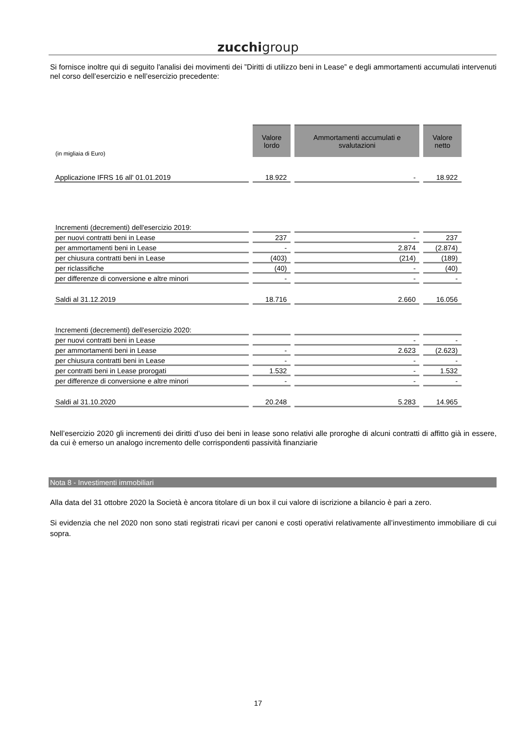zucchigroup
Si fornisce inoltre qui di seguito l'analisi dei movimenti dei ”Diritti di utilizzo beni in Lease” e degli ammortamenti accumulati intervenuti nel corso dell’esercizio e nell’esercizio precedente:
| (in migliaia di Euro) | Valore lordo | Ammortamenti accumulati e svalutazioni | Valore netto |
| Applicazione IFRS 16 all' 01.01.2019 | 18.922 | - | 18.922 |
| Incrementi (decrementi) dell'esercizio 2019: | | | |
| per nuovi contratti beni in Lease | 237 | - | 237 |
| per ammortamenti beni in Lease | - | 2.874 | (2.874) |
| per chiusura contratti beni in Lease | (403) | (214) | (189) |
| per riclassifiche | (40) | - | (40) |
| per differenze di conversione e altre minori | - | - | - |
| Saldi al 31.12.2019 | 18.716 | 2.660 | 16.056 |
| Incrementi (decrementi) dell'esercizio 2020: | | | |
| per nuovi contratti beni in Lease | | - | - |
| per ammortamenti beni in Lease | - | 2.623 | (2.623) |
| per chiusura contratti beni in Lease | - | - | - |
| per contratti beni in Lease prorogati | 1.532 | - | 1.532 |
| per differenze di conversione e altre minori | - | - | - |
| Saldi al 31.10.2020 | 20.248 | 5.283 | 14.965 |
Nell’esercizio 2020 gli incrementi dei diritti d’uso dei beni in lease sono relativi alle proroghe di alcuni contratti di affitto già in essere, da cui è emerso un analogo incremento delle corrispondenti passività finanziarie
Nota 8 - Investimenti immobiliari
Alla data del 31 ottobre 2020 la Società è ancora titolare di un box il cui valore di iscrizione a bilancio è pari a zero.
Si evidenzia che nel 2020 non sono stati registrati ricavi per canoni e costi operativi relativamente all’investimento immobiliare di cui sopra.
17